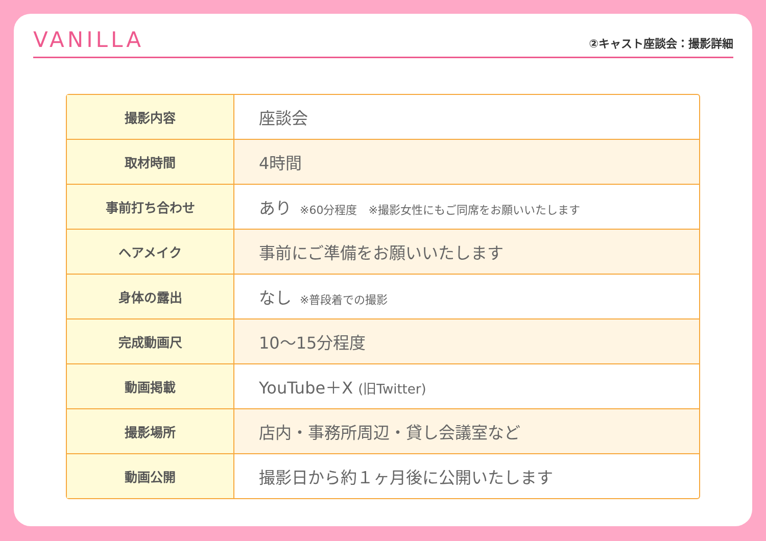VANILLA
②キャスト座談会：撮影詳細
| 撮影内容 | 座談会 |
| 取材時間 | 4時間 |
| 事前打ち合わせ | あり ※60分程度 ※撮影女性にもご同席をお願いいたします |
| ヘアメイク | 事前にご準備をお願いいたします |
| 身体の露出 | なし ※普段着での撮影 |
| 完成動画尺 | 10〜15分程度 |
| 動画掲載 | YouTube＋X (旧Twitter) |
| 撮影場所 | 店内・事務所周辺・貸し会議室など |
| 動画公開 | 撮影日から約１ヶ月後に公開いたします |